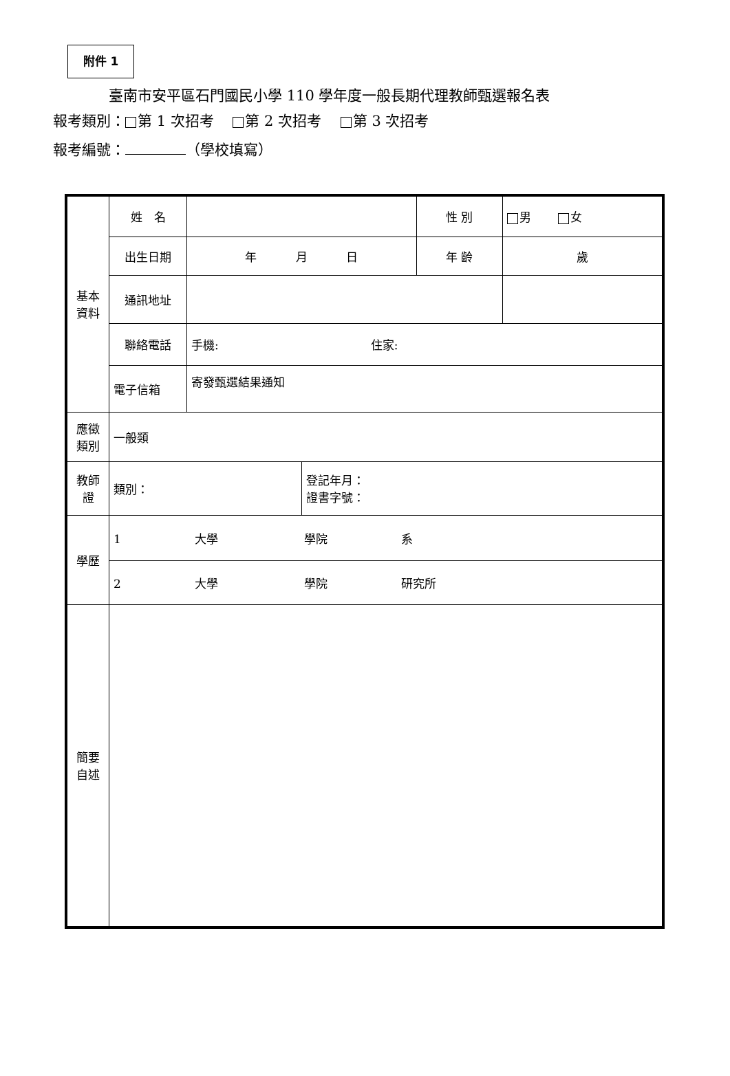附件 1
臺南市安平區石門國民小學 110 學年度一般長期代理教師甄選報名表
報考類別： 第 1 次招考　 第 2 次招考　 第 3 次招考
報考編號： （學校填寫）
| 基本 資料 | 姓 名 | | | 性 別 | 男 女 |
| | 出生日期 | 年 月 日 | | 年 齡 | 歲 |
| | 通訊地址 | | | | |
| | 聯絡電話 | 手機: 住家: | | | |
| | 電子信箱 | 寄發甄選結果通知 | | | |
| 應徵 類別 | 一般類 | | | | |
| 教師 證 | 類別： | | 登記年月： 證書字號： | | |
| 學歷 | 1 大學 學院 系 | | | | |
| | 2 大學 學院 研究所 | | | | |
| 簡要 自述 | | | | | |